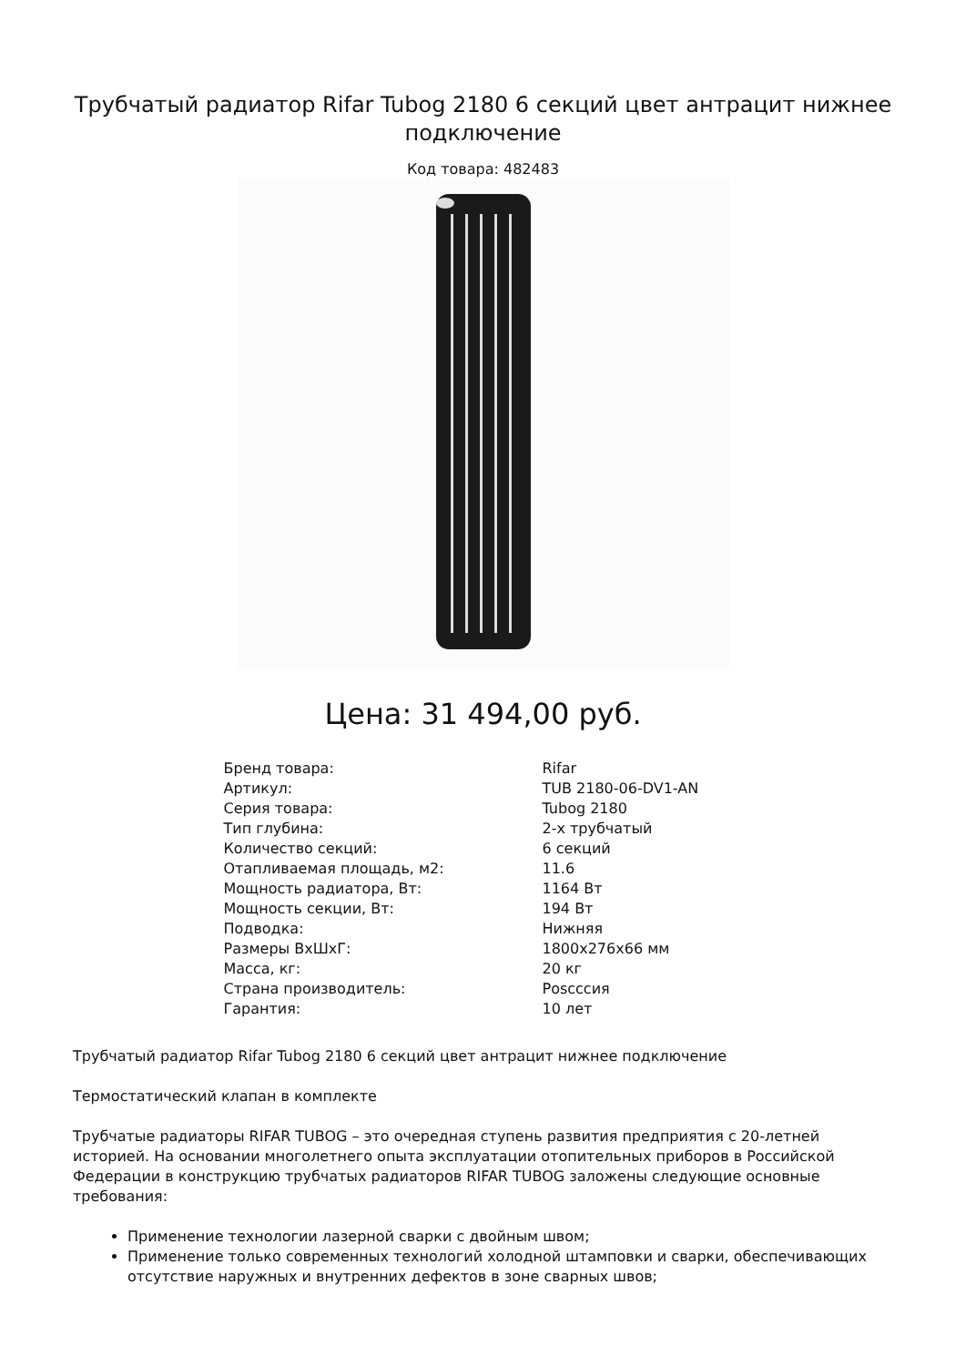Трубчатый радиатор Rifar Tubog 2180 6 секций цвет антрацит нижнее подключение
Код товара: 482483
Цена: 31 494,00 руб.
| Бренд товара: | Rifar |
| Артикул: | TUB 2180-06-DV1-AN |
| Серия товара: | Tubog 2180 |
| Тип глубина: | 2-х трубчатый |
| Количество секций: | 6 секций |
| Отапливаемая площадь, м2: | 11.6 |
| Мощность радиатора, Вт: | 1164 Вт |
| Мощность секции, Вт: | 194 Вт |
| Подводка: | Нижняя |
| Размеры ВхШхГ: | 1800x276x66 мм |
| Масса, кг: | 20 кг |
| Страна производитель: | Рosсссия |
| Гарантия: | 10 лет |
Трубчатый радиатор Rifar Tubog 2180 6 секций цвет антрацит нижнее подключение
Термостатический клапан в комплекте
Трубчатые радиаторы RIFAR TUBOG – это очередная ступень развития предприятия с 20-летней историей. На основании многолетнего опыта эксплуатации отопительных приборов в Российской Федерации в конструкцию трубчатых радиаторов RIFAR TUBOG заложены следующие основные требования:
Применение технологии лазерной сварки с двойным швом;
Применение только современных технологий холодной штамповки и сварки, обеспечивающих отсутствие наружных и внутренних дефектов в зоне сварных швов;